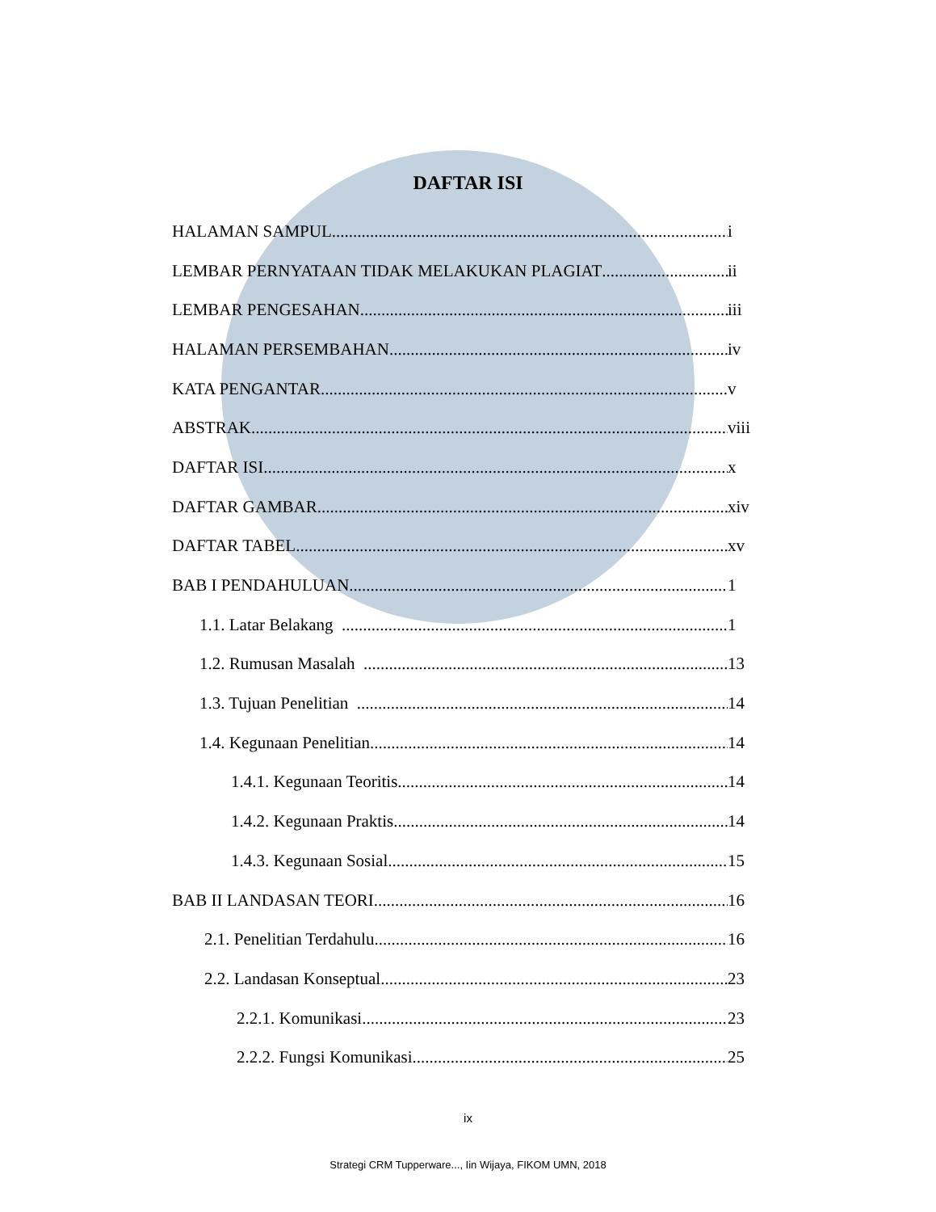DAFTAR ISI
HALAMAN SAMPUL i
LEMBAR PERNYATAAN TIDAK MELAKUKAN PLAGIAT ii
LEMBAR PENGESAHAN iii
HALAMAN PERSEMBAHAN iv
KATA PENGANTAR v
ABSTRAK viii
DAFTAR ISI x
DAFTAR GAMBAR xiv
DAFTAR TABEL xv
BAB I PENDAHULUAN 1
1.1. Latar Belakang 1
1.2. Rumusan Masalah 13
1.3. Tujuan Penelitian 14
1.4. Kegunaan Penelitian 14
1.4.1. Kegunaan Teoritis 14
1.4.2. Kegunaan Praktis 14
1.4.3. Kegunaan Sosial 15
BAB II LANDASAN TEORI 16
2.1. Penelitian Terdahulu 16
2.2. Landasan Konseptual 23
2.2.1. Komunikasi 23
2.2.2. Fungsi Komunikasi 25
ix
Strategi CRM Tupperware..., Iin Wijaya, FIKOM UMN, 2018